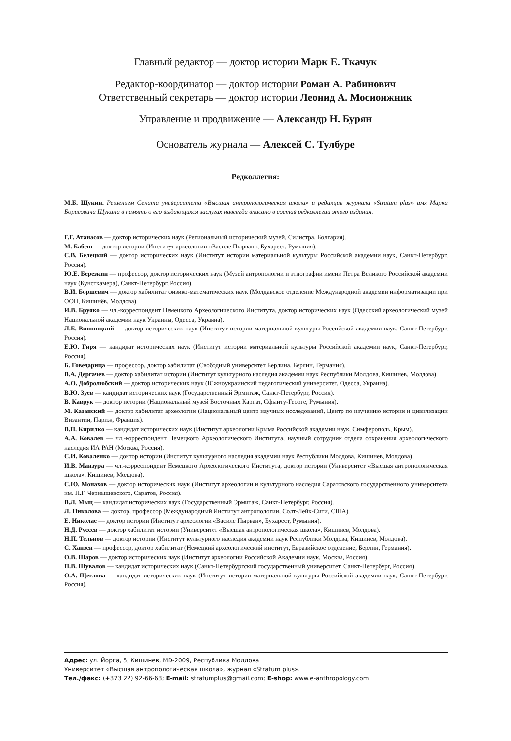Главный редактор — доктор истории Марк Е. Ткачук
Редактор-координатор — доктор истории Роман А. Рабинович
Ответственный секретарь — доктор истории Леонид А. Мосионжник
Управление и продвижение — Александр Н. Бурян
Основатель журнала — Алексей С. Тулбуре
Редколлегия:
М.Б. Щукин. Решением Сената университета «Высшая антропологическая школа» и редакции журнала «Stratum plus» имя Марка Борисовича Щукина в память о его выдающихся заслугах навсегда вписано в состав редколлегии этого издания.
Г.Г. Атанасов — доктор исторических наук (Региональный исторический музей, Силистра, Болгария).
М. Бабеш — доктор истории (Институт археологии «Василе Пырван», Бухарест, Румыния).
С.В. Белецкий — доктор исторических наук (Институт истории материальной культуры Российской академии наук, Санкт-Петербург, Россия).
Ю.Е. Березкин — профессор, доктор исторических наук (Музей антропологии и этнографии имени Петра Великого Российской академии наук (Кунсткамера), Санкт-Петербург, Россия).
В.И. Боршевич — доктор хабилитат физико-математических наук (Молдавское отделение Международной академии информатизации при ООН, Кишинёв, Молдова).
И.В. Бруяко — чл.-корреспондент Немецкого Археологического Института, доктор исторических наук (Одесский археологический музей Национальной академии наук Украины, Одесса, Украина).
Л.Б. Вишняцкий — доктор исторических наук (Институт истории материальной культуры Российской академии наук, Санкт-Петербург, Россия).
Е.Ю. Гиря — кандидат исторических наук (Институт истории материальной культуры Российской академии наук, Санкт-Петербург, Россия).
Б. Говедарица — профессор, доктор хабилитат (Свободный университет Берлина, Берлин, Германия).
В.А. Дергачев — доктор хабилитат истории (Институт культурного наследия академии наук Республики Молдова, Кишинев, Молдова).
А.О. Добролюбский — доктор исторических наук (Южноукраинский педагогический университет, Одесса, Украина).
В.Ю. Зуев — кандидат исторических наук (Государственный Эрмитаж, Санкт-Петербург, Россия).
В. Каврук — доктор истории (Национальный музей Восточных Карпат, Сфынту-Георге, Румыния).
М. Казанский — доктор хабилитат археологии (Национальный центр научных исследований, Центр по изучению истории и цивилизации Византии, Париж, Франция).
В.П. Кирилко — кандидат исторических наук (Институт археологии Крыма Российской академии наук, Симферополь, Крым).
А.А. Ковалев — чл.-корреспондент Немецкого Археологического Института, научный сотрудник отдела сохранения археологического наследия ИА РАН (Москва, Россия).
С.И. Коваленко — доктор истории (Институт культурного наследия академии наук Республики Молдова, Кишинев, Молдова).
И.В. Манзура — чл.-корреспондент Немецкого Археологического Института, доктор истории (Университет «Высшая антропологическая школа», Кишинев, Молдова).
С.Ю. Монахов — доктор исторических наук (Институт археологии и культурного наследия Саратовского государственного университета им. Н.Г. Чернышевского, Саратов, Россия).
В.Л. Мыц — кандидат исторических наук (Государственный Эрмитаж, Санкт-Петербург, Россия).
Л. Николова — доктор, профессор (Международный Институт антропологии, Солт-Лейк-Сити, США).
Е. Николае — доктор истории (Институт археологии «Василе Пырван», Бухарест, Румыния).
Н.Д. Руссев — доктор хабилитат истории (Университет «Высшая антропологическая школа», Кишинев, Молдова).
Н.П. Тельнов — доктор истории (Институт культурного наследия академии наук Республики Молдова, Кишинев, Молдова).
С. Ханзен — профессор, доктор хабилитат (Немецкий археологический институт, Евразийское отделение, Берлин, Германия).
О.В. Шаров — доктор исторических наук (Институт археологии Российской Академии наук, Москва, Россия).
П.В. Шувалов — кандидат исторических наук (Санкт-Петербургский государственный университет, Санкт-Петербург, Россия).
О.А. Щеглова — кандидат исторических наук (Институт истории материальной культуры Российской академии наук, Санкт-Петербург, Россия).
Адрес: ул. Йорга, 5, Кишинев, MD-2009, Республика Молдова
Университет «Высшая антропологическая школа», журнал «Stratum plus».
Тел./факс: (+373 22) 92-66-63; E-mail: stratumplus@gmail.com; E-shop: www.e-anthropology.com